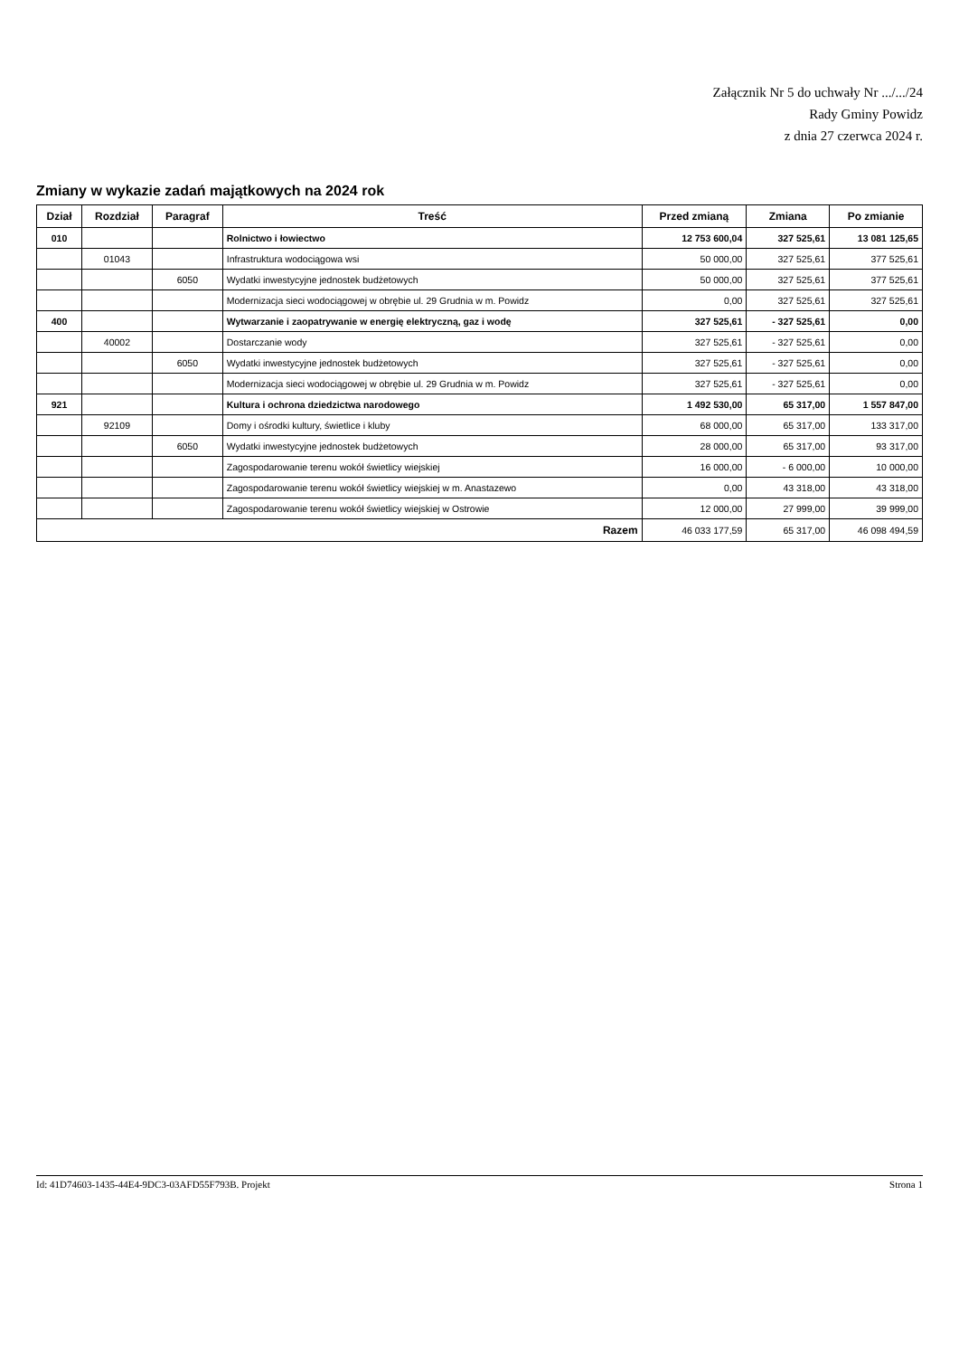Załącznik Nr 5 do uchwały Nr .../.../24
Rady Gminy Powidz
z dnia 27 czerwca 2024 r.
Zmiany w wykazie zadań majątkowych na 2024 rok
| Dział | Rozdział | Paragraf | Treść | Przed zmianą | Zmiana | Po zmianie |
| --- | --- | --- | --- | --- | --- | --- |
| 010 | | | Rolnictwo i łowiectwo | 12 753 600,04 | 327 525,61 | 13 081 125,65 |
| | 01043 | | Infrastruktura wodociągowa wsi | 50 000,00 | 327 525,61 | 377 525,61 |
| | | 6050 | Wydatki inwestycyjne jednostek budżetowych | 50 000,00 | 327 525,61 | 377 525,61 |
| | | | Modernizacja sieci wodociągowej w obrębie ul. 29 Grudnia w m. Powidz | 0,00 | 327 525,61 | 327 525,61 |
| 400 | | | Wytwarzanie i zaopatrywanie w energię elektryczną, gaz i wodę | 327 525,61 | - 327 525,61 | 0,00 |
| | 40002 | | Dostarczanie wody | 327 525,61 | - 327 525,61 | 0,00 |
| | | 6050 | Wydatki inwestycyjne jednostek budżetowych | 327 525,61 | - 327 525,61 | 0,00 |
| | | | Modernizacja sieci wodociągowej w obrębie ul. 29 Grudnia w m. Powidz | 327 525,61 | - 327 525,61 | 0,00 |
| 921 | | | Kultura i ochrona dziedzictwa narodowego | 1 492 530,00 | 65 317,00 | 1 557 847,00 |
| | 92109 | | Domy i ośrodki kultury, świetlice i kluby | 68 000,00 | 65 317,00 | 133 317,00 |
| | | 6050 | Wydatki inwestycyjne jednostek budżetowych | 28 000,00 | 65 317,00 | 93 317,00 |
| | | | Zagospodarowanie terenu wokół świetlicy wiejskiej | 16 000,00 | - 6 000,00 | 10 000,00 |
| | | | Zagospodarowanie terenu wokół świetlicy wiejskiej w m. Anastazewo | 0,00 | 43 318,00 | 43 318,00 |
| | | | Zagospodarowanie terenu wokół świetlicy wiejskiej w Ostrowie | 12 000,00 | 27 999,00 | 39 999,00 |
| Razem | | | | 46 033 177,59 | 65 317,00 | 46 098 494,59 |
Id: 41D74603-1435-44E4-9DC3-03AFD55F793B. Projekt Strona 1